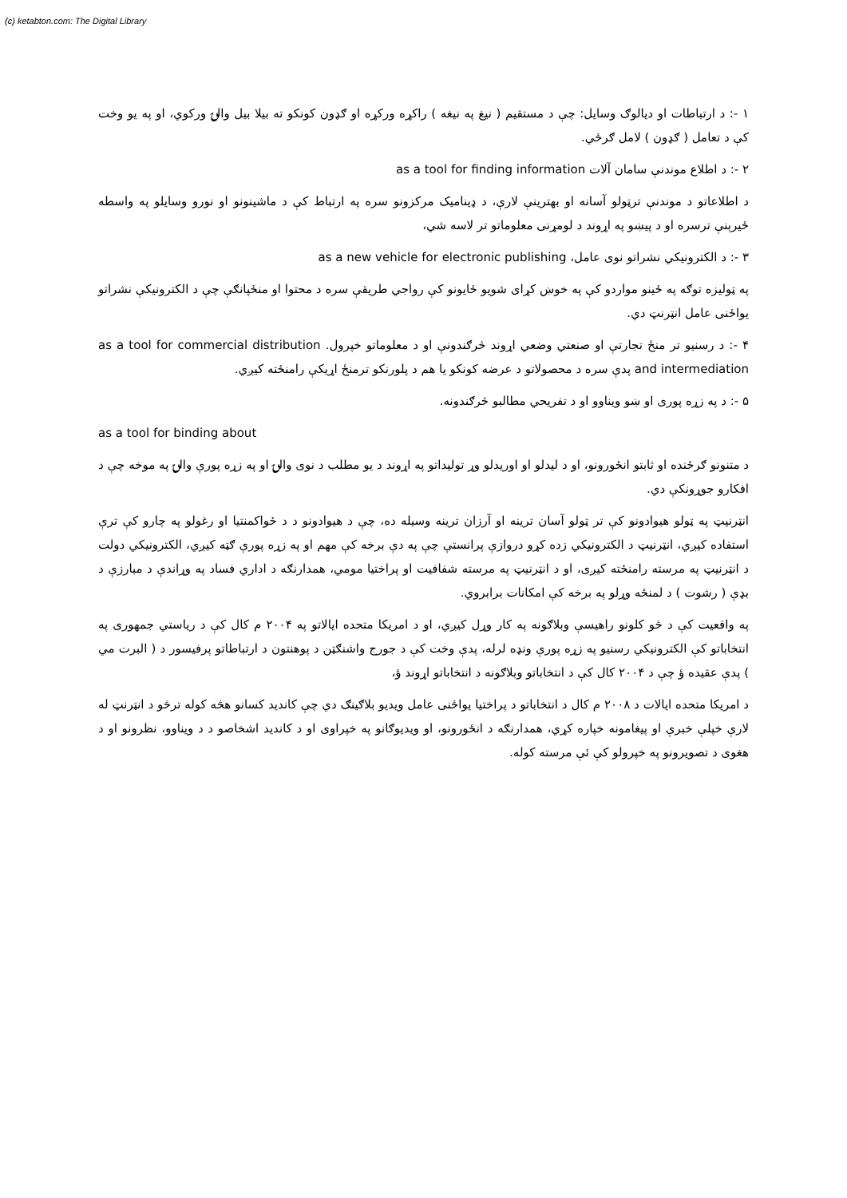(c) ketabton.com: The Digital Library
۱ -: د ارتباطات او ديالوګ وسايل: چې د مستقيم ( نيغ په نيغه ) راکړه ورکړه او ګډون کونکو ته بيلا بيل والۍ ورکوي، او په يو وخت کې د تعامل ( ګډون ) لامل ګرځي.
۲ -: د اطلاع موندنې سامان آلات as a tool for finding information
د اطلاعاتو د موندنې ترټولو آسانه او بهترينې لارې، د ډيناميک مرکزونو سره په ارتباط کې د ماشينونو او نورو وسايلو په واسطه ځيرېنې ترسره او د پيښو په اړوند د لومړنی معلوماتو تر لاسه شي،
۳ -: د الکترونيکي نشراتو نوی عامل، as a new vehicle for electronic publishing
په ټوليزه توګه په ځينو مواردو کې په خوښ کړای شويو ځايونو کې رواجي طريقې سره د محتوا او منځپانګې چې د الکترونيکې نشراتو يواځنی عامل انټرنټ دي.
۴ -: د رسنيو تر منځ تجارتې او صنعتي وضعي اړوند څرګندونې او د معلوماتو خپرول. as a tool for commercial distribution and intermediation پدې سره د محصولاتو د عرضه کونکو يا هم د پلورنکو ترمنځ اړيکې رامنځته کيږي.
۵ -: د په زړه پوری او ښو ويناوو او د تفريحي مطالبو څرګندونه.
as a tool for binding about
د متنونو ګرځنده او ثابتو انځورونو، او د ليدلو او اوريدلو وړ توليداتو په اړوند د يو مطلب د نوی والۍ او په زړه پورې والۍ په موخه چې د افکارو جوړونکې دي.
انټرنيټ په ټولو هيوادونو کې تر ټولو آسان ترينه او آرزان ترينه وسيله ده، چې د هيوادونو د د ځواکمنتيا او رغولو په چارو کې ترې استفاده کيږي، انټرنيټ د الکترونيکي زده کړو دروازې پرانستې چې په دې برخه کې مهم او په زړه پورې ګټه کيږي، الکترونيکي دولت د انټرنيټ په مرسته رامنځته کيږی، او د انټرنيټ په مرسته شفافيت او پراختيا مومي، همدارنګه د اداري فساد په وړاندې د مبارزې د بډې ( رشوت ) د لمنځه وړلو په برخه کې امکانات برابروي.
په واقعيت کې د څو کلونو راهيسې وبلاګونه په کار وړل کيږي، او د امريکا متحده ايالاتو په ۲۰۰۴ م کال کې د رياستي جمهوری په انتخاباتو کې الکترونيکي رسنيو په زړه پورې ونډه لرله، پدې وخت کې د جورج واشنګټن د پوهنتون د ارتباطاتو پرفيسور د ( البرت مي ) پدې عقيده ؤ چې د ۲۰۰۴ کال کې د انتخاباتو وبلاګونه د انتخاباتو اړوند ؤ،
د امريکا متحده ايالات د ۲۰۰۸ م کال د انتخاباتو د پراختيا يواځنی عامل ويديو بلاګينګ دي چې کانديد کسانو هڅه کوله ترڅو د انټرنټ له لارې خپلې خبرې او پيغامونه خپاره کړي، همدارنګه د انځورونو، او ويديوګانو په خپراوی او د کانديد اشخاصو د د ويناوو، نظرونو او د هغوی د تصويرونو په خپرولو کې ئې مرسته کوله.